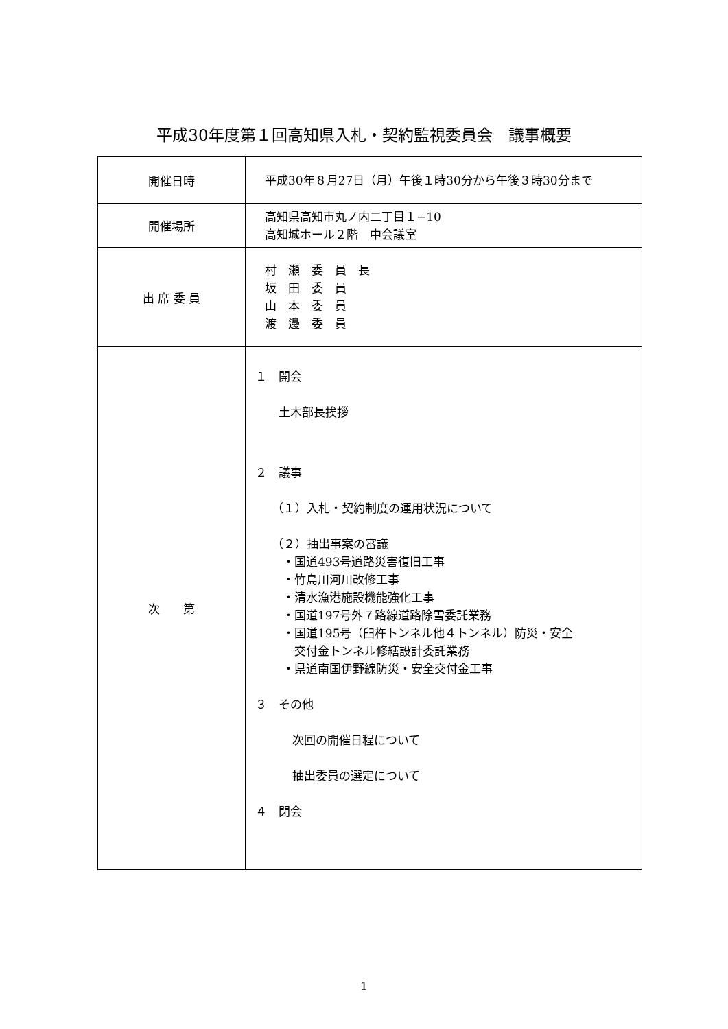平成30年度第１回高知県入札・契約監視委員会　議事概要
| 開催日時 | 平成30年８月27日（月）午後１時30分から午後３時30分まで |
| 開催場所 | 高知県高知市丸ノ内二丁目１−10 高知城ホール２階 中会議室 |
| 出 席 委 員 | 村 瀬 委 員 長 坂 田 委 員 山 本 委 員 渡 邊 委 員 |
| 次 第 | １ 開会 土木部長挨拶 ２ 議事 （１）入札・契約制度の運用状況について （２）抽出事案の審議 ・国道493号道路災害復旧工事 ・竹島川河川改修工事 ・清水漁港施設機能強化工事 ・国道197号外７路線道路除雪委託業務 ・国道195号（臼杵トンネル他４トンネル）防災・安全 交付金トンネル修繕設計委託業務 ・県道南国伊野線防災・安全交付金工事 ３ その他 次回の開催日程について 抽出委員の選定について ４ 閉会 |
1